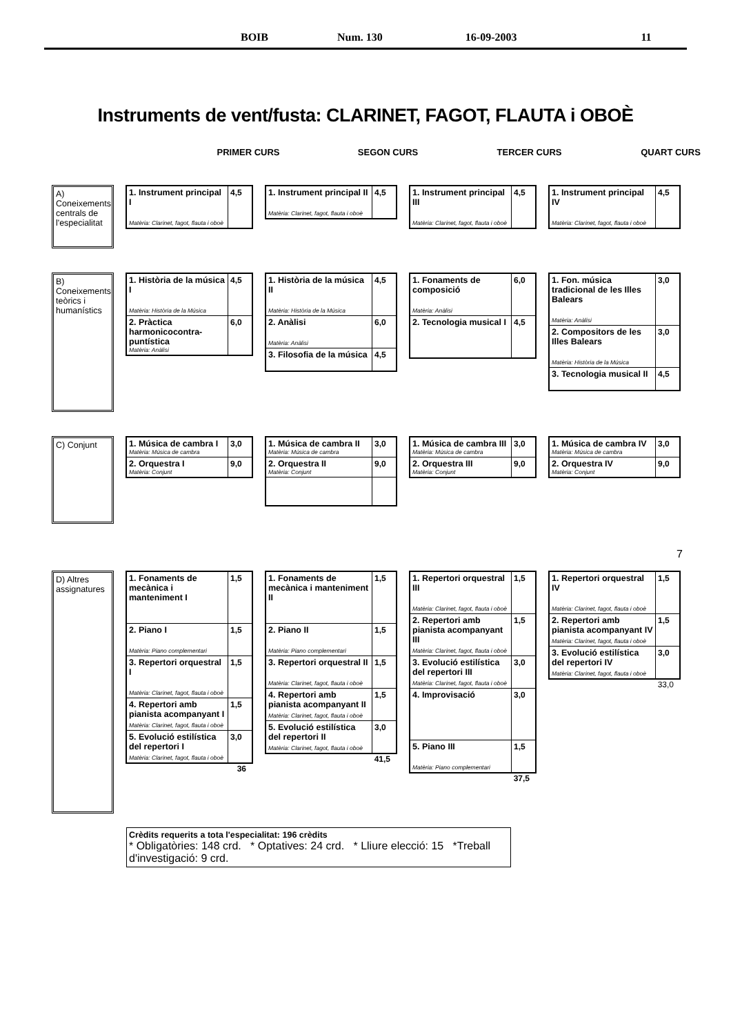BOIB Num. 130 16-09-2003 11
Instruments de vent/fusta: CLARINET, FAGOT, FLAUTA i OBOÈ
PRIMER CURS SEGON CURS TERCER CURS QUART CURS
A) Coneixements centrals de l'especialitat
| 1. Instrument principal I Matèria: Clarinet, fagot, flauta i oboè | 4,5 |
| 1. Instrument principal II Matèria: Clarinet, fagot, flauta i oboè | 4,5 |
| 1. Instrument principal III Matèria: Clarinet, fagot, flauta i oboè | 4,5 |
| 1. Instrument principal IV Matèria: Clarinet, fagot, flauta i oboè | 4,5 |
B) Coneixements teòrics i humanístics
| 1. Història de la música I Matèria: Història de la Música | 4,5 |
| 2. Pràctica harmonicocontra-puntística Matèria: Anàlisi | 6,0 |
| 1. Història de la música II Matèria: Història de la Música | 4,5 |
| 2. Anàlisi Matèria: Anàlisi | 6,0 |
| 3. Filosofia de la música | 4,5 |
| 1. Fonaments de composició Matèria: Anàlisi | 6,0 |
| 2. Tecnologia musical I | 4,5 |
| 1. Fon. música tradicional de les Illes Balears Matèria: Anàlisi | 3,0 |
| 2. Compositors de les Illes Balears Matèria: Història de la Música | 3,0 |
| 3. Tecnologia musical II | 4,5 |
C) Conjunt
| 1. Música de cambra I Matèria: Música de cambra | 3,0 |
| 2. Orquestra I Matèria: Conjunt | 9,0 |
| 1. Música de cambra II Matèria: Música de cambra | 3,0 |
| 2. Orquestra II Matèria: Conjunt | 9,0 |
| 1. Música de cambra III Matèria: Música de cambra | 3,0 |
| 2. Orquestra III Matèria: Conjunt | 9,0 |
| 1. Música de cambra IV Matèria: Música de cambra | 3,0 |
| 2. Orquestra IV Matèria: Conjunt | 9,0 |
7
D) Altres assignatures
| 1. Fonaments de mecànica i manteniment I | 1,5 |
| 2. Piano I Matèria: Piano complementari | 1,5 |
| 3. Repertori orquestral I Matèria: Clarinet, fagot, flauta i oboè | 1,5 |
| 4. Repertori amb pianista acompanyant I Matèria: Clarinet, fagot, flauta i oboè | 1,5 |
| 5. Evolució estilística del repertori I Matèria: Clarinet, fagot, flauta i oboè | 3,0 |
36
| 1. Fonaments de mecànica i manteniment II | 1,5 |
| 2. Piano II Matèria: Piano complementari | 1,5 |
| 3. Repertori orquestral II Matèria: Clarinet, fagot, flauta i oboè | 1,5 |
| 4. Repertori amb pianista acompanyant II Matèria: Clarinet, fagot, flauta i oboè | 1,5 |
| 5. Evolució estilística del repertori II Matèria: Clarinet, fagot, flauta i oboè | 3,0 |
41,5
| 1. Repertori orquestral III Matèria: Clarinet, fagot, flauta i oboè | 1,5 |
| 2. Repertori amb pianista acompanyant III Matèria: Clarinet, fagot, flauta i oboè | 1,5 |
| 3. Evolució estilística del repertori III Matèria: Clarinet, fagot, flauta i oboè | 3,0 |
| 4. Improvisació | 3,0 |
| 5. Piano III Matèria: Piano complementari | 1,5 |
37,5
| 1. Repertori orquestral IV Matèria: Clarinet, fagot, flauta i oboè | 1,5 |
| 2. Repertori amb pianista acompanyant IV Matèria: Clarinet, fagot, flauta i oboè | 1,5 |
| 3. Evolució estilística del repertori IV Matèria: Clarinet, fagot, flauta i oboè | 3,0 |
33,0
Crèdits requerits a tota l'especialitat: 196 crèdits
* Obligatòries: 148 crd. * Optatives: 24 crd. * Lliure elecció: 15 *Treball d'investigació: 9 crd.